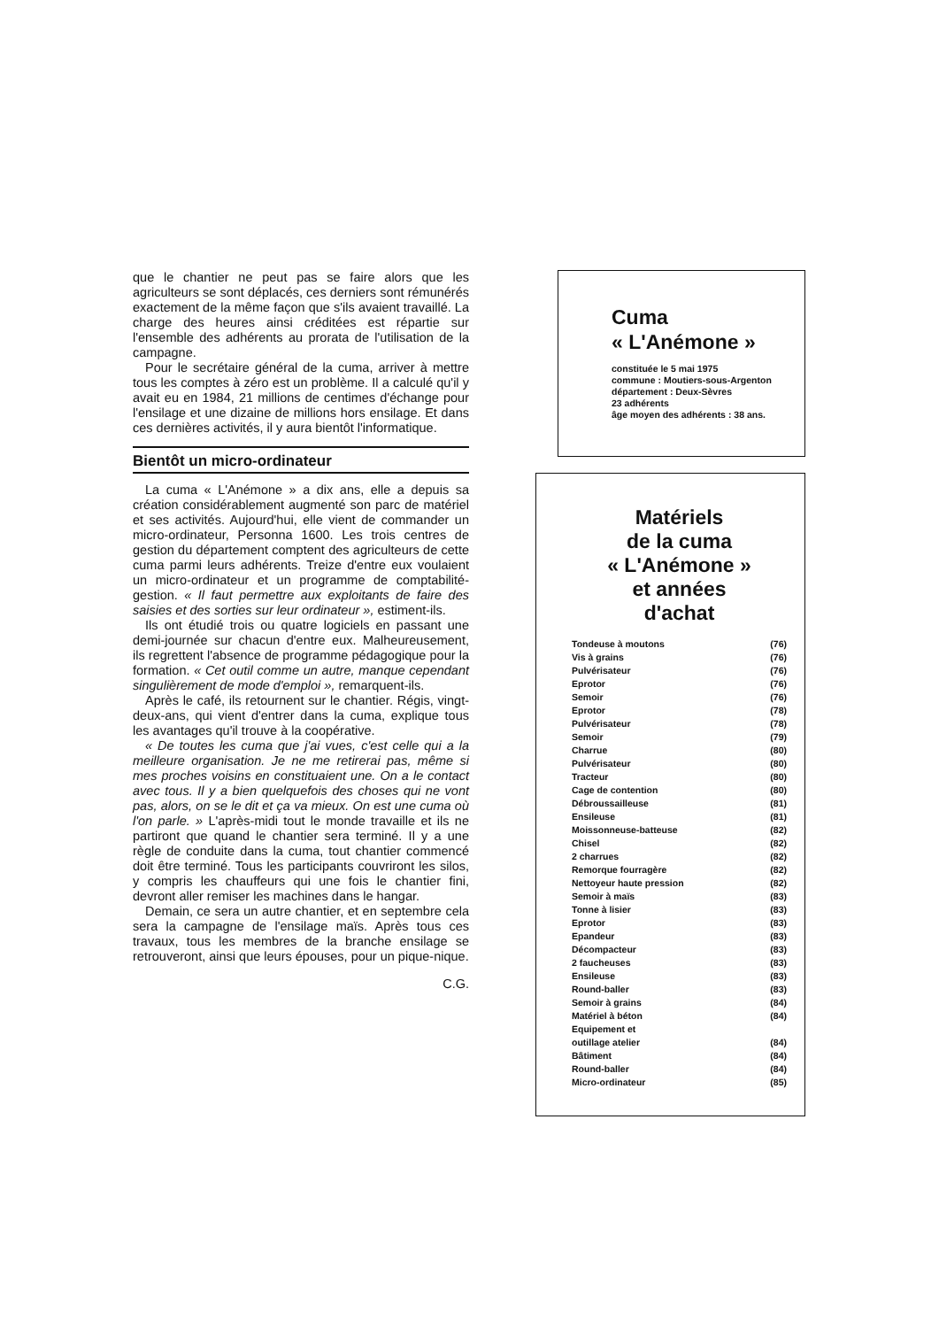que le chantier ne peut pas se faire alors que les agriculteurs se sont déplacés, ces derniers sont rémunérés exactement de la même façon que s'ils avaient travaillé. La charge des heures ainsi créditées est répartie sur l'ensemble des adhérents au prorata de l'utilisation de la campagne.
Pour le secrétaire général de la cuma, arriver à mettre tous les comptes à zéro est un problème. Il a calculé qu'il y avait eu en 1984, 21 millions de centimes d'échange pour l'ensilage et une dizaine de millions hors ensilage. Et dans ces dernières activités, il y aura bientôt l'informatique.
Bientôt un micro-ordinateur
La cuma « L'Anémone » a dix ans, elle a depuis sa création considérablement augmenté son parc de matériel et ses activités. Aujourd'hui, elle vient de commander un micro-ordinateur, Personna 1600. Les trois centres de gestion du département comptent des agriculteurs de cette cuma parmi leurs adhérents. Treize d'entre eux voulaient un micro-ordinateur et un programme de comptabilité-gestion. « Il faut permettre aux exploitants de faire des saisies et des sorties sur leur ordinateur », estiment-ils.
Ils ont étudié trois ou quatre logiciels en passant une demi-journée sur chacun d'entre eux. Malheureusement, ils regrettent l'absence de programme pédagogique pour la formation. « Cet outil comme un autre, manque cependant singulièrement de mode d'emploi », remarquent-ils.
Après le café, ils retournent sur le chantier. Régis, vingt-deux-ans, qui vient d'entrer dans la cuma, explique tous les avantages qu'il trouve à la coopérative.
« De toutes les cuma que j'ai vues, c'est celle qui a la meilleure organisation. Je ne me retirerai pas, même si mes proches voisins en constituaient une. On a le contact avec tous. Il y a bien quelquefois des choses qui ne vont pas, alors, on se le dit et ça va mieux. On est une cuma où l'on parle. » L'après-midi tout le monde travaille et ils ne partiront que quand le chantier sera terminé. Il y a une règle de conduite dans la cuma, tout chantier commencé doit être terminé. Tous les participants couvriront les silos, y compris les chauffeurs qui une fois le chantier fini, devront aller remiser les machines dans le hangar.
Demain, ce sera un autre chantier, et en septembre cela sera la campagne de l'ensilage maïs. Après tous ces travaux, tous les membres de la branche ensilage se retrouveront, ainsi que leurs épouses, pour un pique-nique.
C.G.
Cuma
« L'Anémone »
constituée le 5 mai 1975
commune : Moutiers-sous-Argenton
département : Deux-Sèvres
23 adhérents
âge moyen des adhérents : 38 ans.
Matériels
de la cuma
« L'Anémone »
et années
d'achat
| Tondeuse à moutons | (76) |
| Vis à grains | (76) |
| Pulvérisateur | (76) |
| Eprotor | (76) |
| Semoir | (76) |
| Eprotor | (78) |
| Pulvérisateur | (78) |
| Semoir | (79) |
| Charrue | (80) |
| Pulvérisateur | (80) |
| Tracteur | (80) |
| Cage de contention | (80) |
| Débroussailleuse | (81) |
| Ensileuse | (81) |
| Moissonneuse-batteuse | (82) |
| Chisel | (82) |
| 2 charrues | (82) |
| Remorque fourragère | (82) |
| Nettoyeur haute pression | (82) |
| Semoir à maïs | (83) |
| Tonne à lisier | (83) |
| Eprotor | (83) |
| Epandeur | (83) |
| Décompacteur | (83) |
| 2 faucheuses | (83) |
| Ensileuse | (83) |
| Round-baller | (83) |
| Semoir à grains | (84) |
| Matériel à béton | (84) |
| Equipement et outillage atelier | (84) |
| Bâtiment | (84) |
| Round-baller | (84) |
| Micro-ordinateur | (85) |